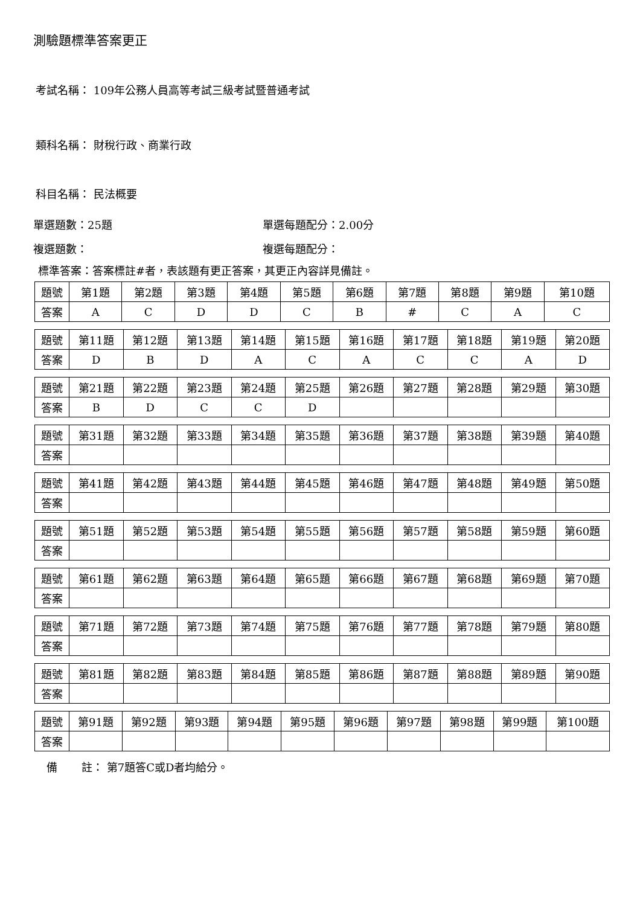測驗題標準答案更正
考試名稱： 109年公務人員高等考試三級考試暨普通考試
類科名稱： 財稅行政、商業行政
科目名稱： 民法概要
單選題數：25題 單選每題配分：2.00分
複選題數： 複選每題配分：
標準答案：答案標註#者，表該題有更正答案，其更正內容詳見備註。
| 題號 | 第1題 | 第2題 | 第3題 | 第4題 | 第5題 | 第6題 | 第7題 | 第8題 | 第9題 | 第10題 |
| 答案 | A | C | D | D | C | B | # | C | A | C |
| 題號 | 第11題 | 第12題 | 第13題 | 第14題 | 第15題 | 第16題 | 第17題 | 第18題 | 第19題 | 第20題 |
| 答案 | D | B | D | A | C | A | C | C | A | D |
| 題號 | 第21題 | 第22題 | 第23題 | 第24題 | 第25題 | 第26題 | 第27題 | 第28題 | 第29題 | 第30題 |
| 答案 | B | D | C | C | D | | | | | |
| 題號 | 第31題 | 第32題 | 第33題 | 第34題 | 第35題 | 第36題 | 第37題 | 第38題 | 第39題 | 第40題 |
| 答案 | | | | | | | | | | |
| 題號 | 第41題 | 第42題 | 第43題 | 第44題 | 第45題 | 第46題 | 第47題 | 第48題 | 第49題 | 第50題 |
| 答案 | | | | | | | | | | |
| 題號 | 第51題 | 第52題 | 第53題 | 第54題 | 第55題 | 第56題 | 第57題 | 第58題 | 第59題 | 第60題 |
| 答案 | | | | | | | | | | |
| 題號 | 第61題 | 第62題 | 第63題 | 第64題 | 第65題 | 第66題 | 第67題 | 第68題 | 第69題 | 第70題 |
| 答案 | | | | | | | | | | |
| 題號 | 第71題 | 第72題 | 第73題 | 第74題 | 第75題 | 第76題 | 第77題 | 第78題 | 第79題 | 第80題 |
| 答案 | | | | | | | | | | |
| 題號 | 第81題 | 第82題 | 第83題 | 第84題 | 第85題 | 第86題 | 第87題 | 第88題 | 第89題 | 第90題 |
| 答案 | | | | | | | | | | |
| 題號 | 第91題 | 第92題 | 第93題 | 第94題 | 第95題 | 第96題 | 第97題 | 第98題 | 第99題 | 第100題 |
| 答案 | | | | | | | | | | |
備 註： 第7題答C或D者均給分。